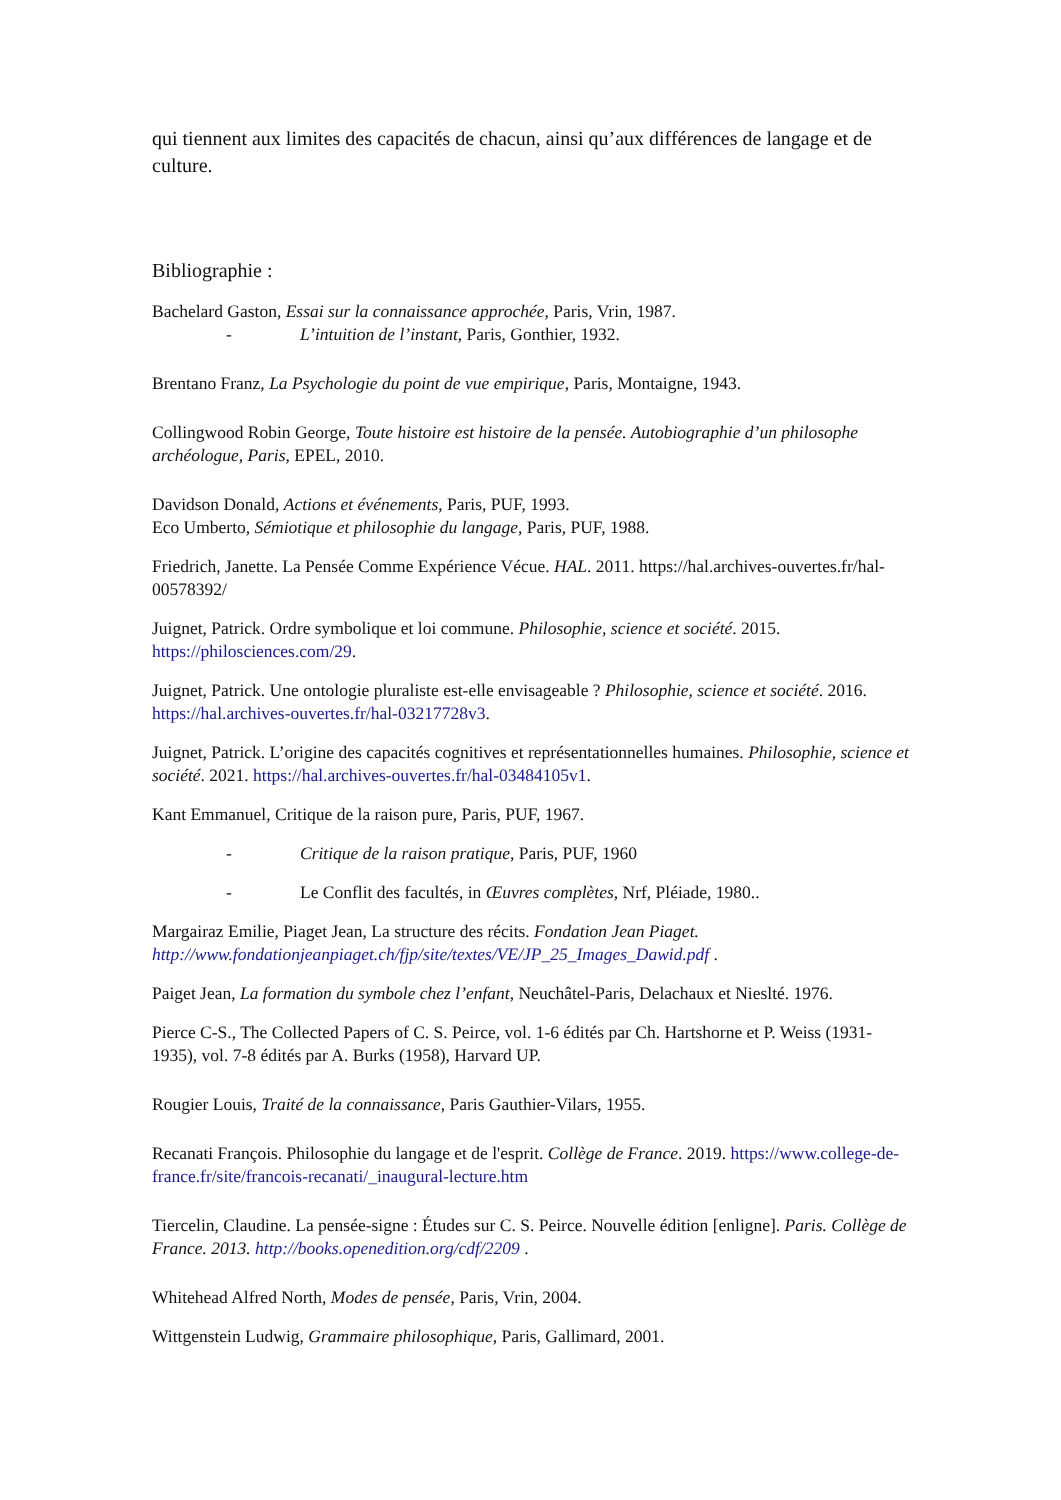qui tiennent aux limites des capacités de chacun, ainsi qu’aux différences de langage et de culture.
Bibliographie :
Bachelard Gaston, Essai sur la connaissance approchée, Paris, Vrin, 1987.
- L’intuition de l’instant, Paris, Gonthier, 1932.
Brentano Franz, La Psychologie du point de vue empirique, Paris, Montaigne, 1943.
Collingwood Robin George, Toute histoire est histoire de la pensée. Autobiographie d’un philosophe archéologue, Paris, EPEL, 2010.
Davidson Donald, Actions et événements, Paris, PUF, 1993.
Eco Umberto, Sémiotique et philosophie du langage, Paris, PUF, 1988.
Friedrich, Janette. La Pensée Comme Expérience Vécue. HAL. 2011. https://hal.archives-ouvertes.fr/hal-00578392/
Juignet, Patrick. Ordre symbolique et loi commune. Philosophie, science et société. 2015. https://philosciences.com/29.
Juignet, Patrick. Une ontologie pluraliste est-elle envisageable ? Philosophie, science et société. 2016. https://hal.archives-ouvertes.fr/hal-03217728v3.
Juignet, Patrick. L’origine des capacités cognitives et représentationnelles humaines. Philosophie, science et société. 2021. https://hal.archives-ouvertes.fr/hal-03484105v1.
Kant Emmanuel, Critique de la raison pure, Paris, PUF, 1967.
- Critique de la raison pratique, Paris, PUF, 1960
- Le Conflit des facultés, in Œuvres complètes, Nrf, Pléiade, 1980..
Margairaz Emilie, Piaget Jean, La structure des récits. Fondation Jean Piaget. http://www.fondationjeanpiaget.ch/fjp/site/textes/VE/JP_25_Images_Dawid.pdf .
Paiget Jean, La formation du symbole chez l’enfant, Neuchâtel-Paris, Delachaux et Nieslté. 1976.
Pierce C-S., The Collected Papers of C. S. Peirce, vol. 1-6 édités par Ch. Hartshorne et P. Weiss (1931-1935), vol. 7-8 édités par A. Burks (1958), Harvard UP.
Rougier Louis, Traité de la connaissance, Paris Gauthier-Vilars, 1955.
Recanati François. Philosophie du langage et de l'esprit. Collège de France. 2019. https://www.college-de-france.fr/site/francois-recanati/_inaugural-lecture.htm
Tiercelin, Claudine. La pensée-signe : Études sur C. S. Peirce. Nouvelle édition [enligne]. Paris. Collège de France. 2013. http://books.openedition.org/cdf/2209 .
Whitehead Alfred North, Modes de pensée, Paris, Vrin, 2004.
Wittgenstein Ludwig, Grammaire philosophique, Paris, Gallimard, 2001.